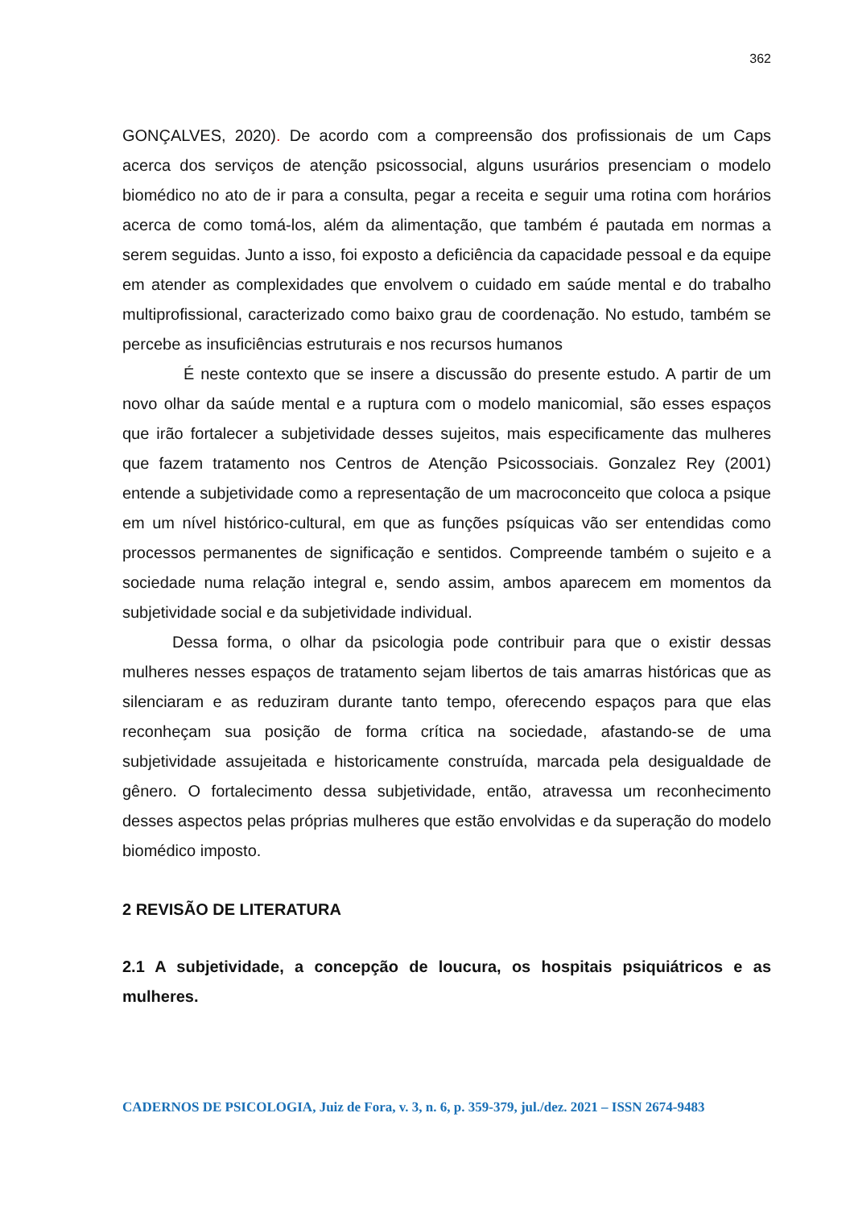362
GONÇALVES, 2020). De acordo com a compreensão dos profissionais de um Caps acerca dos serviços de atenção psicossocial, alguns usurários presenciam o modelo biomédico no ato de ir para a consulta, pegar a receita e seguir uma rotina com horários acerca de como tomá-los, além da alimentação, que também é pautada em normas a serem seguidas. Junto a isso, foi exposto a deficiência da capacidade pessoal e da equipe em atender as complexidades que envolvem o cuidado em saúde mental e do trabalho multiprofissional, caracterizado como baixo grau de coordenação. No estudo, também se percebe as insuficiências estruturais e nos recursos humanos
É neste contexto que se insere a discussão do presente estudo. A partir de um novo olhar da saúde mental e a ruptura com o modelo manicomial, são esses espaços que irão fortalecer a subjetividade desses sujeitos, mais especificamente das mulheres que fazem tratamento nos Centros de Atenção Psicossociais. Gonzalez Rey (2001) entende a subjetividade como a representação de um macroconceito que coloca a psique em um nível histórico-cultural, em que as funções psíquicas vão ser entendidas como processos permanentes de significação e sentidos. Compreende também o sujeito e a sociedade numa relação integral e, sendo assim, ambos aparecem em momentos da subjetividade social e da subjetividade individual.
Dessa forma, o olhar da psicologia pode contribuir para que o existir dessas mulheres nesses espaços de tratamento sejam libertos de tais amarras históricas que as silenciaram e as reduziram durante tanto tempo, oferecendo espaços para que elas reconheçam sua posição de forma crítica na sociedade, afastando-se de uma subjetividade assujeitada e historicamente construída, marcada pela desigualdade de gênero. O fortalecimento dessa subjetividade, então, atravessa um reconhecimento desses aspectos pelas próprias mulheres que estão envolvidas e da superação do modelo biomédico imposto.
2 REVISÃO DE LITERATURA
2.1 A subjetividade, a concepção de loucura, os hospitais psiquiátricos e as mulheres.
CADERNOS DE PSICOLOGIA, Juiz de Fora, v. 3, n. 6, p. 359-379, jul./dez. 2021 – ISSN 2674-9483